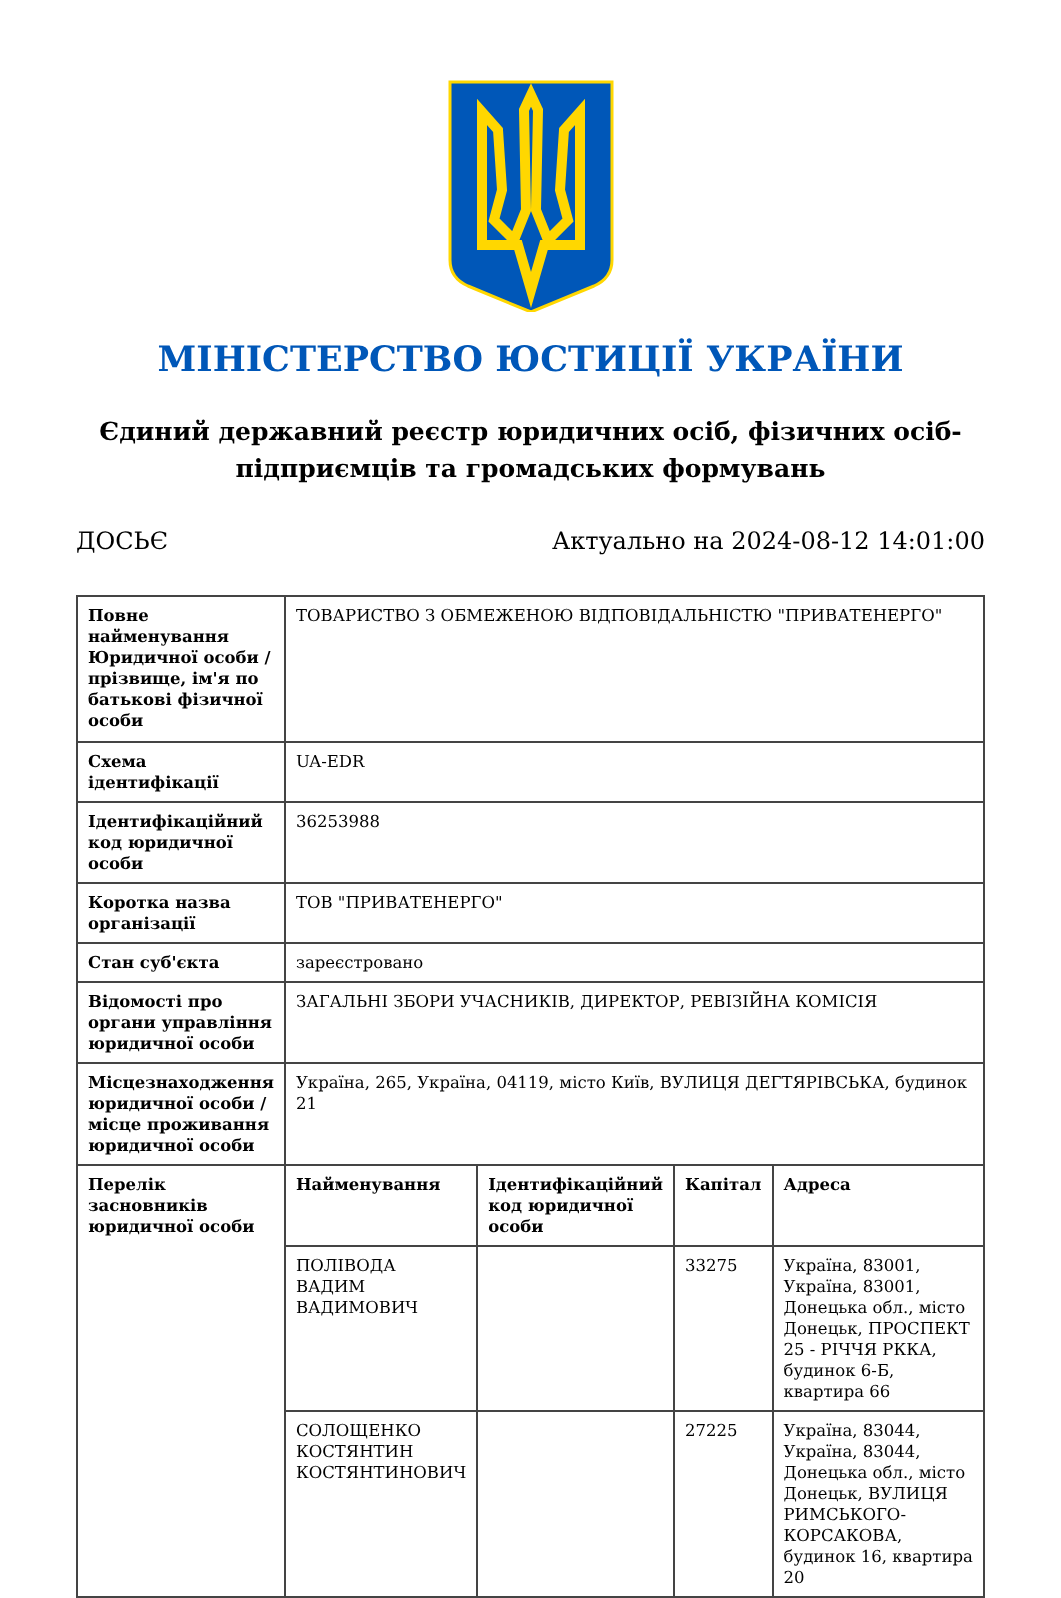МІНІСТЕРСТВО ЮСТИЦІЇ УКРАЇНИ
Єдиний державний реєстр юридичних осіб, фізичних осіб-підприємців та громадських формувань
ДОСЬЄ Актуально на 2024-08-12 14:01:00
| Повне найменування Юридичної особи / прізвище, ім'я по батькові фізичної особи | ТОВАРИСТВО З ОБМЕЖЕНОЮ ВІДПОВІДАЛЬНІСТЮ "ПРИВАТЕНЕРГО" | | | |
| Схема ідентифікації | UA-EDR | | | |
| Ідентифікаційний код юридичної особи | 36253988 | | | |
| Коротка назва організації | ТОВ "ПРИВАТЕНЕРГО" | | | |
| Стан суб'єкта | зареєстровано | | | |
| Відомості про органи управління юридичної особи | ЗАГАЛЬНІ ЗБОРИ УЧАСНИКІВ, ДИРЕКТОР, РЕВІЗІЙНА КОМІСІЯ | | | |
| Місцезнаходження юридичної особи / місце проживання юридичної особи | Україна, 265, Україна, 04119, місто Київ, ВУЛИЦЯ ДЕГТЯРІВСЬКА, будинок 21 | | | |
| Перелік засновників юридичної особи | Найменування | Ідентифікаційний код юридичної особи | Капітал | Адреса |
| | ПОЛІВОДА ВАДИМ ВАДИМОВИЧ | | 33275 | Україна, 83001, Україна, 83001, Донецька обл., місто Донецьк, ПРОСПЕКТ 25 - РІЧЧЯ РККА, будинок 6-Б, квартира 66 |
| | СОЛОЩЕНКО КОСТЯНТИН КОСТЯНТИНОВИЧ | | 27225 | Україна, 83044, Україна, 83044, Донецька обл., місто Донецьк, ВУЛИЦЯ РИМСЬКОГО-КОРСАКОВА, будинок 16, квартира 20 |